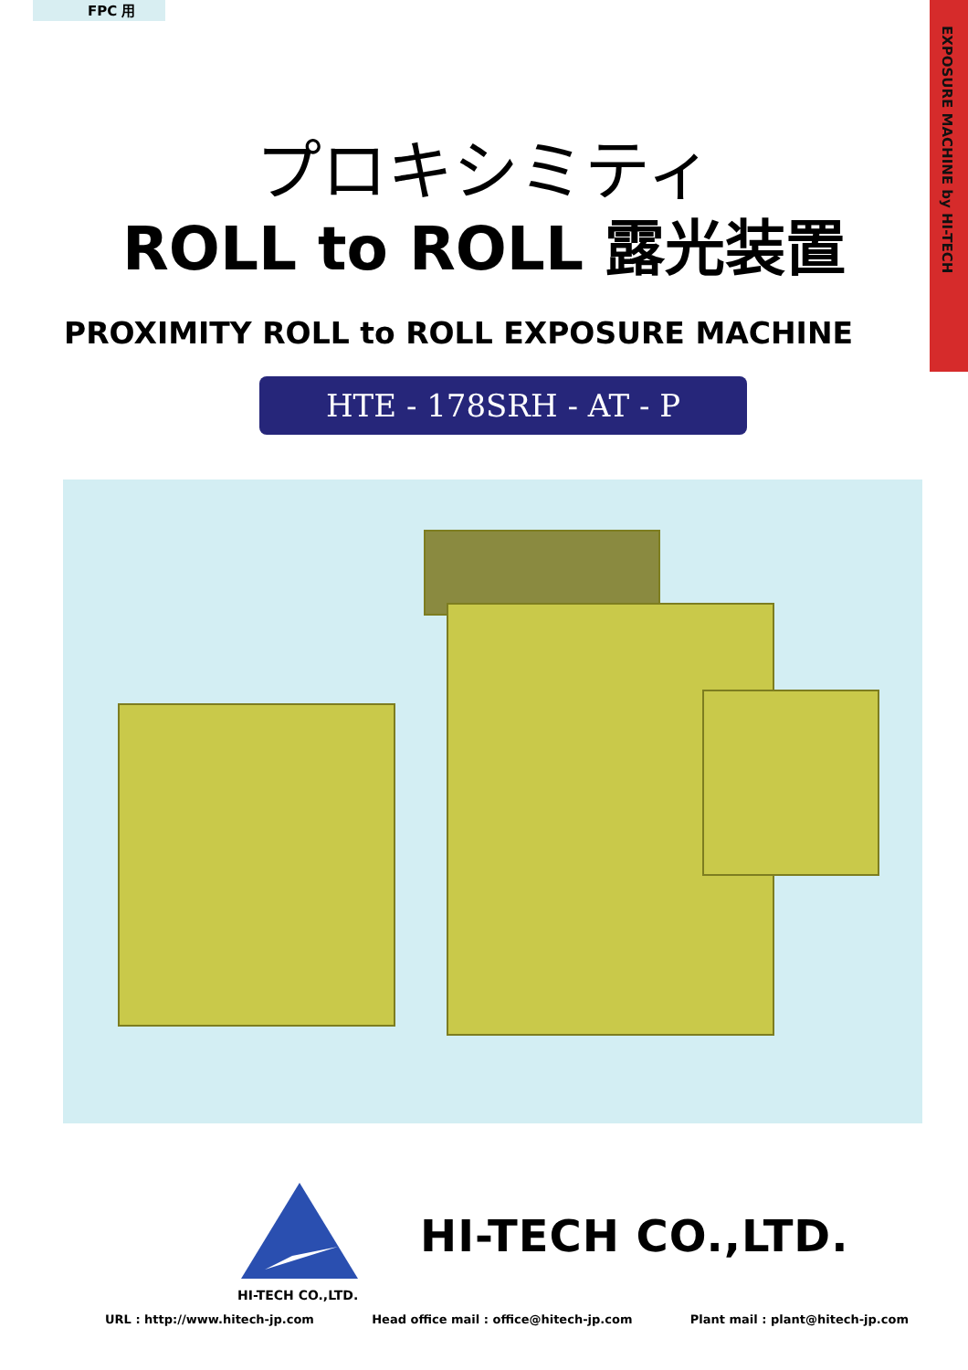FPC 用
EXPOSURE MACHINE by HI-TECH
プロキシミティ
ROLL to ROLL 露光装置
PROXIMITY ROLL to ROLL EXPOSURE MACHINE
HTE - 178SRH - AT - P
HI-TECH CO.,LTD.
HI-TECH CO.,LTD.
URL : http://www.hitech-jp.com Head office mail : office@hitech-jp.com Plant mail : plant@hitech-jp.com